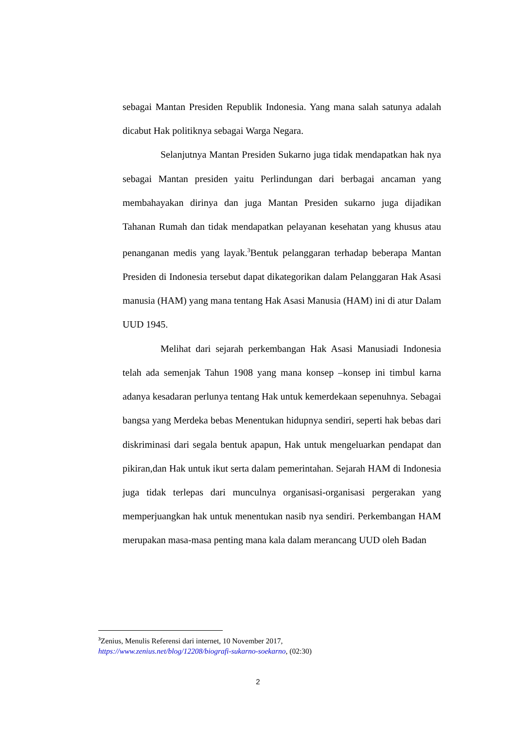sebagai Mantan Presiden Republik Indonesia. Yang mana salah satunya adalah dicabut Hak politiknya sebagai Warga Negara.
Selanjutnya Mantan Presiden Sukarno juga tidak mendapatkan hak nya sebagai Mantan presiden yaitu Perlindungan dari berbagai ancaman yang membahayakan dirinya dan juga Mantan Presiden sukarno juga dijadikan Tahanan Rumah dan tidak mendapatkan pelayanan kesehatan yang khusus atau penanganan medis yang layak.<sup>3</sup>Bentuk pelanggaran terhadap beberapa Mantan Presiden di Indonesia tersebut dapat dikategorikan dalam Pelanggaran Hak Asasi manusia (HAM) yang mana tentang Hak Asasi Manusia (HAM) ini di atur Dalam UUD 1945.
Melihat dari sejarah perkembangan Hak Asasi Manusiadi Indonesia telah ada semenjak Tahun 1908 yang mana konsep –konsep ini timbul karna adanya kesadaran perlunya tentang Hak untuk kemerdekaan sepenuhnya. Sebagai bangsa yang Merdeka bebas Menentukan hidupnya sendiri, seperti hak bebas dari diskriminasi dari segala bentuk apapun, Hak untuk mengeluarkan pendapat dan pikiran,dan Hak untuk ikut serta dalam pemerintahan. Sejarah HAM di Indonesia juga tidak terlepas dari munculnya organisasi-organisasi pergerakan yang memperjuangkan hak untuk menentukan nasib nya sendiri. Perkembangan HAM merupakan masa-masa penting mana kala dalam merancang UUD oleh Badan
<sup>3</sup> Zenius, Menulis Referensi dari internet, 10 November 2017,
https://www.zenius.net/blog/12208/biografi-sukarno-soekarno, (02:30)
2